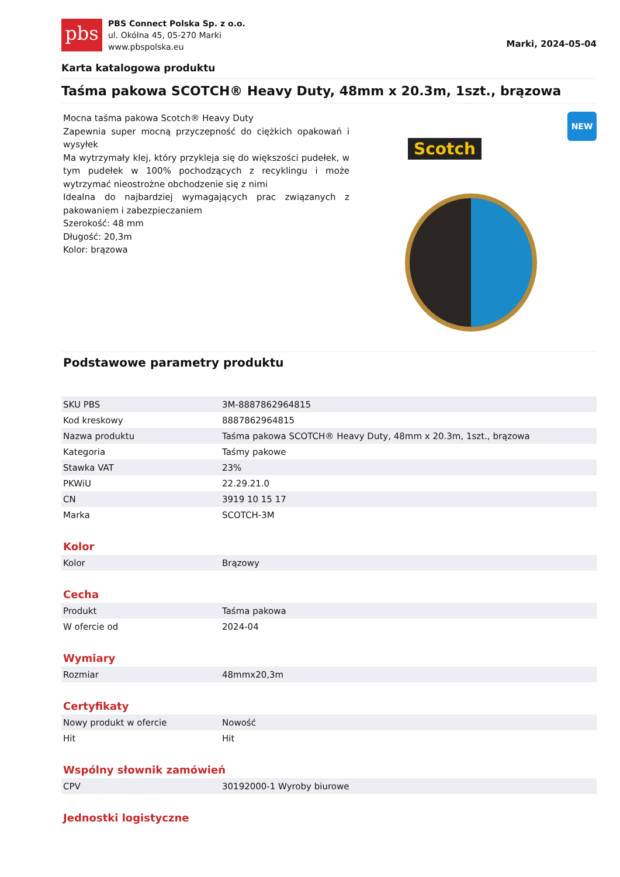pbs
PBS Connect Polska Sp. z o.o.
ul. Okólna 45, 05-270 Marki
www.pbspolska.eu
Marki, 2024-05-04
Karta katalogowa produktu
Taśma pakowa SCOTCH® Heavy Duty, 48mm x 20.3m, 1szt., brązowa
Mocna taśma pakowa Scotch® Heavy Duty
Zapewnia super mocną przyczepność do ciężkich opakowań i wysyłek
Ma wytrzymały klej, który przykleja się do większości pudełek, w tym pudełek w 100% pochodzących z recyklingu i może wytrzymać nieostrożne obchodzenie się z nimi
Idealna do najbardziej wymagających prac związanych z pakowaniem i zabezpieczaniem
Szerokość: 48 mm
Długość: 20,3m
Kolor: brązowa
Scotch
NEW
Podstawowe parametry produktu
| SKU PBS | 3M-8887862964815 |
| Kod kreskowy | 8887862964815 |
| Nazwa produktu | Taśma pakowa SCOTCH® Heavy Duty, 48mm x 20.3m, 1szt., brązowa |
| Kategoria | Taśmy pakowe |
| Stawka VAT | 23% |
| PKWiU | 22.29.21.0 |
| CN | 3919 10 15 17 |
| Marka | SCOTCH-3M |
Kolor
| Kolor | Brązowy |
Cecha
| Produkt | Taśma pakowa |
| W ofercie od | 2024-04 |
Wymiary
| Rozmiar | 48mmx20,3m |
Certyfikaty
| Nowy produkt w ofercie | Nowość |
| Hit | Hit |
Wspólny słownik zamówień
| CPV | 30192000-1 Wyroby biurowe |
Jednostki logistyczne